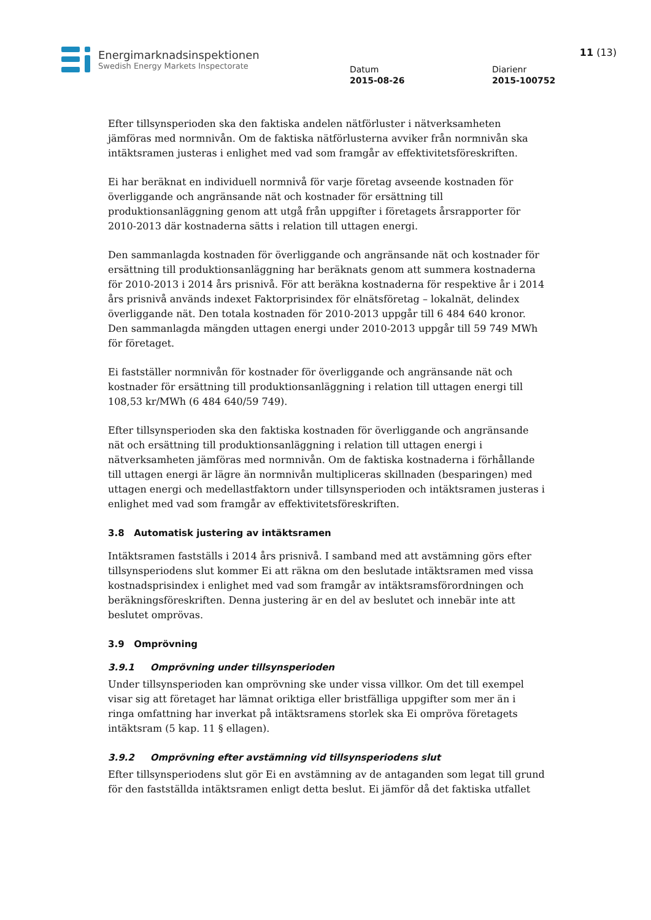Energimarknadsinspektionen
Swedish Energy Markets Inspectorate
Datum
2015-08-26
Diarienr
2015-100752
11 (13)
Efter tillsynsperioden ska den faktiska andelen nätförluster i nätverksamheten jämföras med normnivån. Om de faktiska nätförlusterna avviker från normnivån ska intäktsramen justeras i enlighet med vad som framgår av effektivitetsföreskriften.
Ei har beräknat en individuell normnivå för varje företag avseende kostnaden för överliggande och angränsande nät och kostnader för ersättning till produktionsanläggning genom att utgå från uppgifter i företagets årsrapporter för 2010-2013 där kostnaderna sätts i relation till uttagen energi.
Den sammanlagda kostnaden för överliggande och angränsande nät och kostnader för ersättning till produktionsanläggning har beräknats genom att summera kostnaderna för 2010-2013 i 2014 års prisnivå. För att beräkna kostnaderna för respektive år i 2014 års prisnivå används indexet Faktorprisindex för elnätsföretag – lokalnät, delindex överliggande nät. Den totala kostnaden för 2010-2013 uppgår till 6 484 640 kronor. Den sammanlagda mängden uttagen energi under 2010-2013 uppgår till 59 749 MWh för företaget.
Ei fastställer normnivån för kostnader för överliggande och angränsande nät och kostnader för ersättning till produktionsanläggning i relation till uttagen energi till 108,53 kr/MWh (6 484 640/59 749).
Efter tillsynsperioden ska den faktiska kostnaden för överliggande och angränsande nät och ersättning till produktionsanläggning i relation till uttagen energi i nätverksamheten jämföras med normnivån. Om de faktiska kostnaderna i förhållande till uttagen energi är lägre än normnivån multipliceras skillnaden (besparingen) med uttagen energi och medellastfaktorn under tillsynsperioden och intäktsramen justeras i enlighet med vad som framgår av effektivitetsföreskriften.
3.8 Automatisk justering av intäktsramen
Intäktsramen fastställs i 2014 års prisnivå. I samband med att avstämning görs efter tillsynsperiodens slut kommer Ei att räkna om den beslutade intäktsramen med vissa kostnadsprisindex i enlighet med vad som framgår av intäktsramsförordningen och beräkningsföreskriften. Denna justering är en del av beslutet och innebär inte att beslutet omprövas.
3.9 Omprövning
3.9.1 Omprövning under tillsynsperioden
Under tillsynsperioden kan omprövning ske under vissa villkor. Om det till exempel visar sig att företaget har lämnat oriktiga eller bristfälliga uppgifter som mer än i ringa omfattning har inverkat på intäktsramens storlek ska Ei ompröva företagets intäktsram (5 kap. 11 § ellagen).
3.9.2 Omprövning efter avstämning vid tillsynsperiodens slut
Efter tillsynsperiodens slut gör Ei en avstämning av de antaganden som legat till grund för den fastställda intäktsramen enligt detta beslut. Ei jämför då det faktiska utfallet